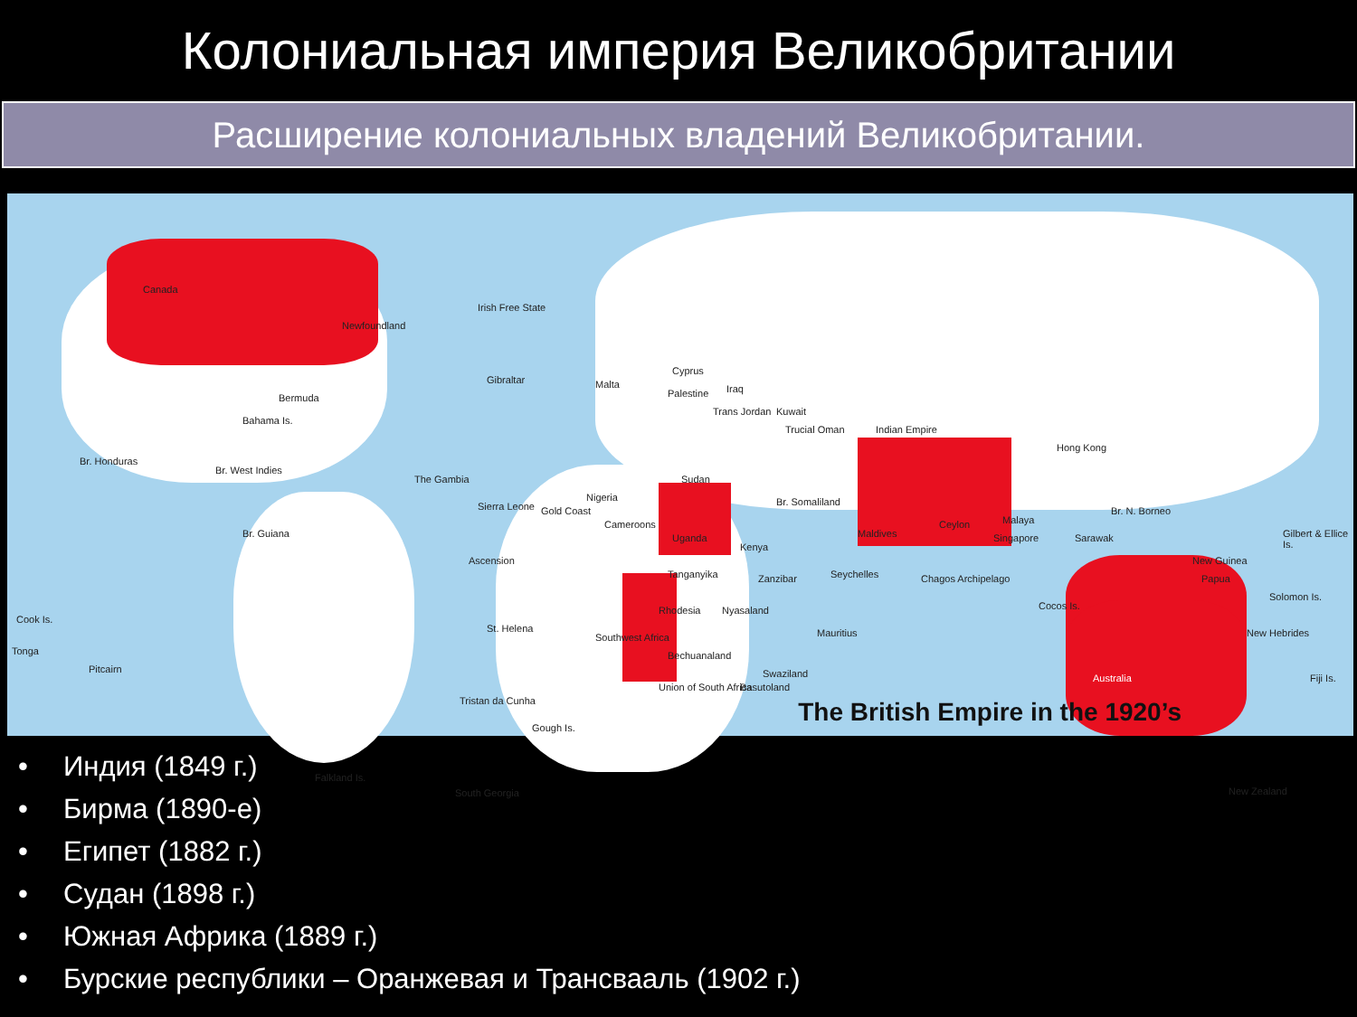Колониальная империя Великобритании
Расширение колониальных владений Великобритании.
Canada
Newfoundland
Irish Free State
Bermuda
Bahama Is.
Br. Honduras
Br. West Indies
Br. Guiana
The Gambia
Gibraltar Malta
Cyprus
Palestine Iraq
Trans Jordan Kuwait
Trucial Oman Indian Empire
Hong Kong
Sierra Leone Gold Coast
Nigeria
Cameroons
Sudan
Br. Somaliland
Uganda
Kenya
Tanganyika Zanzibar Seychelles
Maldives
Ceylon Malaya
Singapore
Br. N. Borneo
Sarawak
Chagos Archipelago
Cocos Is.
New Guinea
Papua
Gilbert & Ellice Is.
Solomon Is.
New Hebrides
Fiji Is.
Ascension
St. Helena
Rhodesia Nyasaland
Mauritius
Southwest Africa
Bechuanaland
Swaziland
Basutoland
Union of South Africa
Australia
Cook Is.
Tonga
Pitcairn
Tristan da Cunha
Gough Is.
Falkland Is.
South Georgia New Zealand
The British Empire in the 1920’s
• Индия (1849 г.)
• Бирма (1890-е)
• Египет (1882 г.)
• Судан (1898 г.)
• Южная Африка (1889 г.)
• Бурские республики – Оранжевая и Трансвааль (1902 г.)